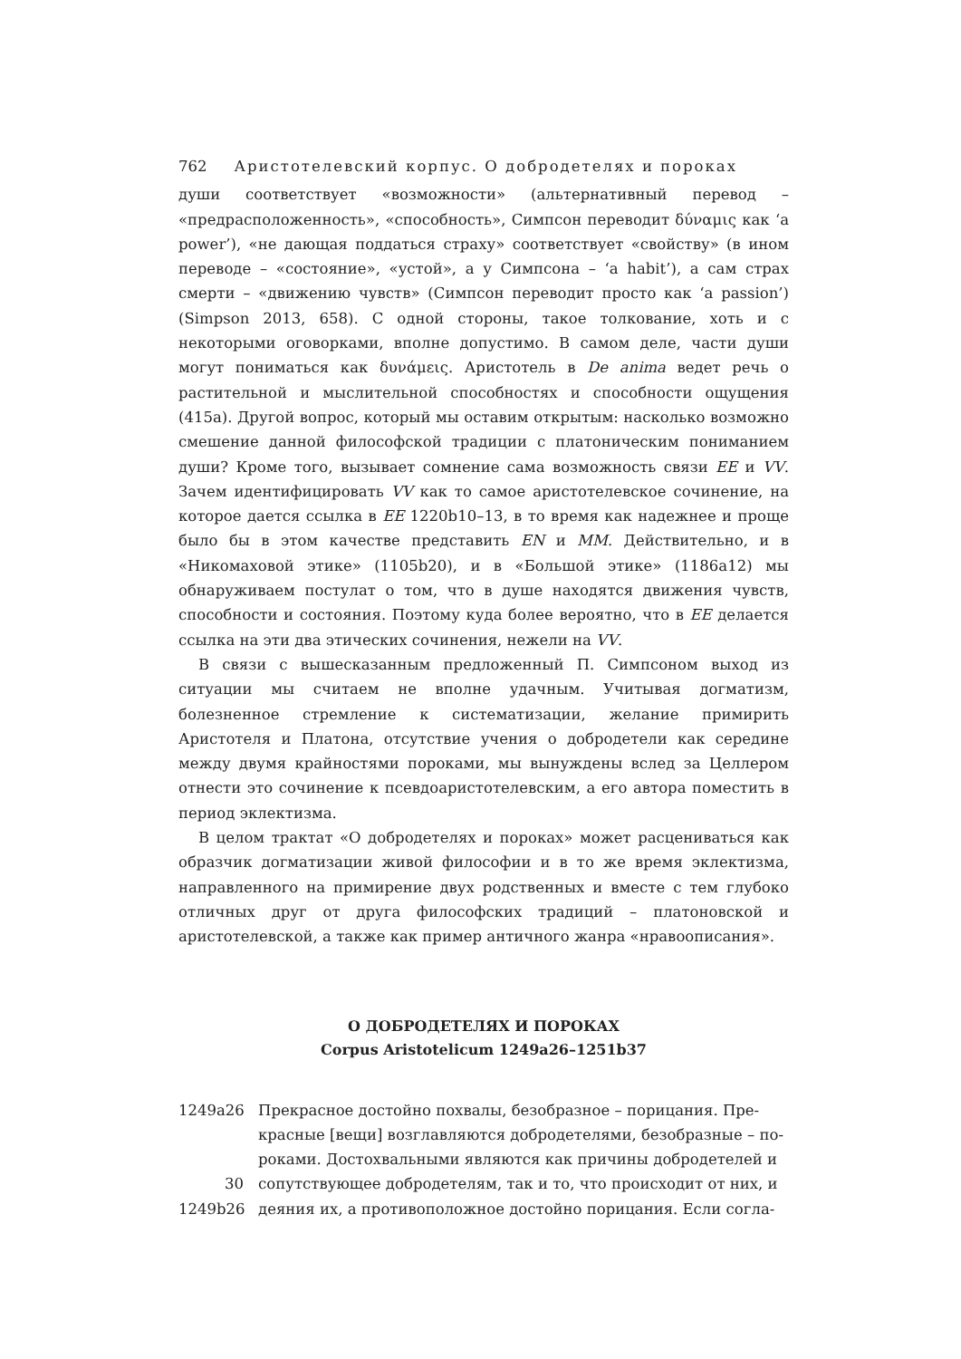762 Аристотелевский корпус. О добродетелях и пороках
души соответствует «возможности» (альтернативный перевод – «предрасположенность», «способность», Симпсон переводит δύναμις как ‘a power’), «не дающая поддаться страху» соответствует «свойству» (в ином переводе – «состояние», «устой», а у Симпсона – ‘a habit’), а сам страх смерти – «движению чувств» (Симпсон переводит просто как ‘a passion’) (Simpson 2013, 658). С одной стороны, такое толкование, хоть и с некоторыми оговорками, вполне допустимо. В самом деле, части души могут пониматься как δυνάμεις. Аристотель в De anima ведет речь о растительной и мыслительной способностях и способности ощущения (415a). Другой вопрос, который мы оставим открытым: насколько возможно смешение данной философской традиции с платоническим пониманием души? Кроме того, вызывает сомнение сама возможность связи EE и VV. Зачем идентифицировать VV как то самое аристотелевское сочинение, на которое дается ссылка в EE 1220b10–13, в то время как надежнее и проще было бы в этом качестве представить EN и MM. Действительно, и в «Никомаховой этике» (1105b20), и в «Большой этике» (1186a12) мы обнаруживаем постулат о том, что в душе находятся движения чувств, способности и состояния. Поэтому куда более вероятно, что в EE делается ссылка на эти два этических сочинения, нежели на VV.
В связи с вышесказанным предложенный П. Симпсоном выход из ситуации мы считаем не вполне удачным. Учитывая догматизм, болезненное стремление к систематизации, желание примирить Аристотеля и Платона, отсутствие учения о добродетели как середине между двумя крайностями пороками, мы вынуждены вслед за Целлером отнести это сочинение к псевдоаристотелевским, а его автора поместить в период эклектизма.
В целом трактат «О добродетелях и пороках» может расцениваться как образчик догматизации живой философии и в то же время эклектизма, направленного на примирение двух родственных и вместе с тем глубоко отличных друг от друга философских традиций – платоновской и аристотелевской, а также как пример античного жанра «нравоописания».
О ДОБРОДЕТЕЛЯХ И ПОРОКАХ
Corpus Aristotelicum 1249a26–1251b37
1249a26 Прекрасное достойно похвалы, безобразное – порицания. Пре-
красные [вещи] возглавляются добродетелями, безобразные – по-
роками. Достохвальными являются как причины добродетелей и
30 сопутствующее добродетелям, так и то, что происходит от них, и
1249b26 деяния их, а противоположное достойно порицания. Если согла-